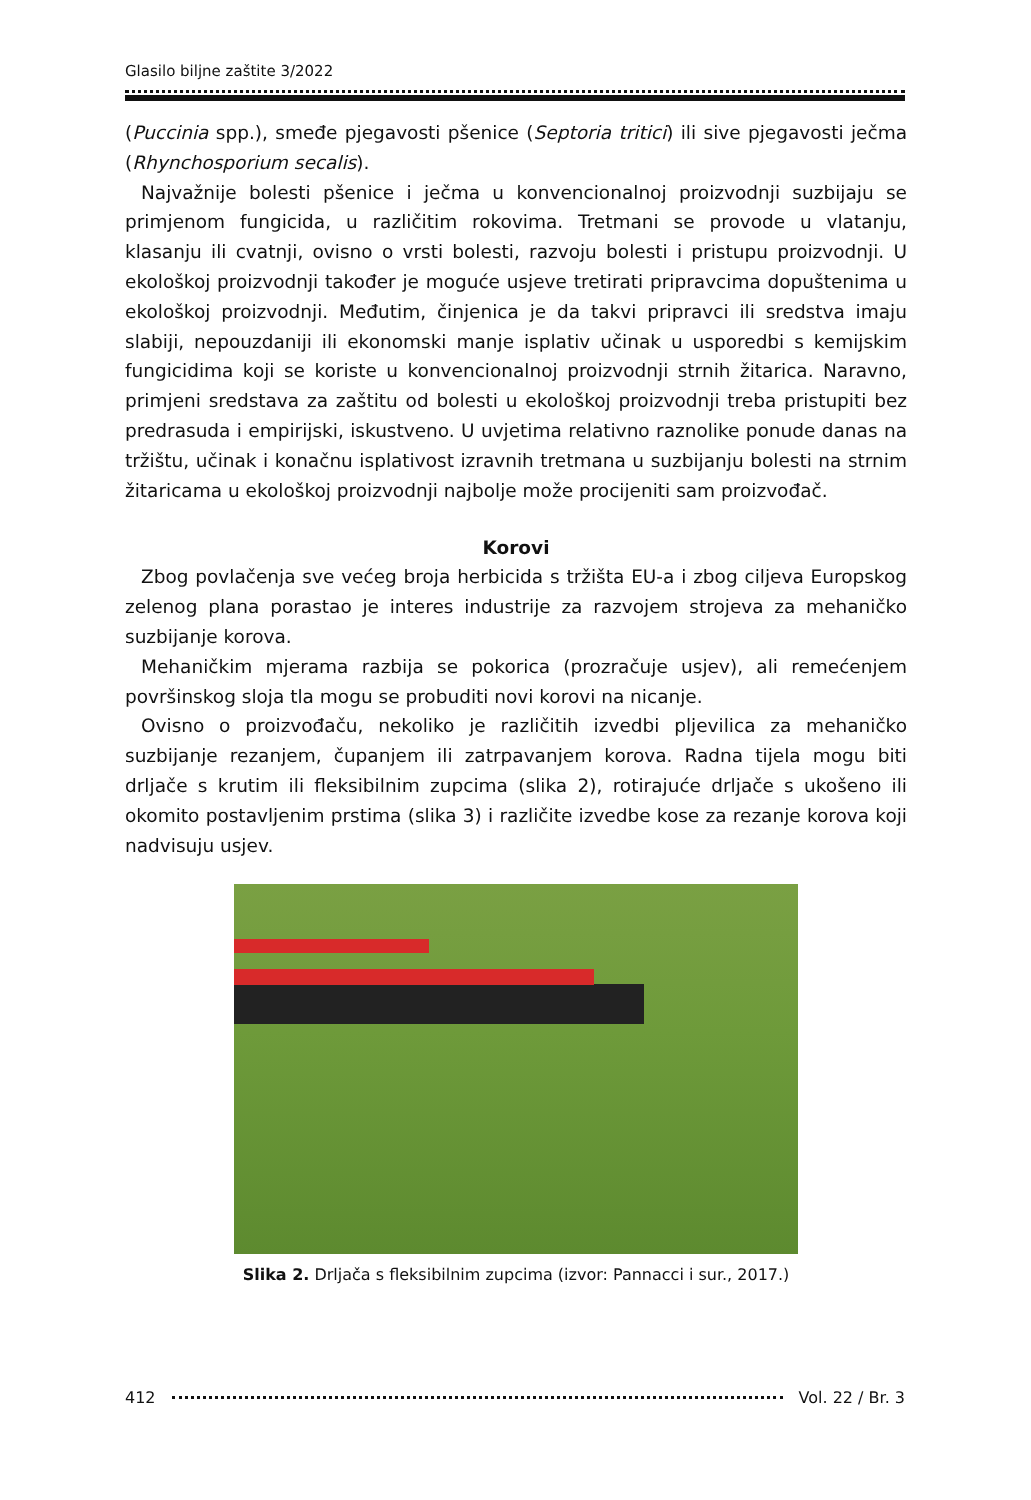Glasilo biljne zaštite 3/2022
(Puccinia spp.), smeđe pjegavosti pšenice (Septoria tritici) ili sive pjegavosti ječma (Rhynchosporium secalis).
Najvažnije bolesti pšenice i ječma u konvencionalnoj proizvodnji suzbijaju se primjenom fungicida, u različitim rokovima. Tretmani se provode u vlatanju, klasanju ili cvatnji, ovisno o vrsti bolesti, razvoju bolesti i pristupu proizvodnji. U ekološkoj proizvodnji također je moguće usjeve tretirati pripravcima dopuštenima u ekološkoj proizvodnji. Međutim, činjenica je da takvi pripravci ili sredstva imaju slabiji, nepouzdaniji ili ekonomski manje isplativ učinak u usporedbi s kemijskim fungicidima koji se koriste u konvencionalnoj proizvodnji strnih žitarica. Naravno, primjeni sredstava za zaštitu od bolesti u ekološkoj proizvodnji treba pristupiti bez predrasuda i empirijski, iskustveno. U uvjetima relativno raznolike ponude danas na tržištu, učinak i konačnu isplativost izravnih tretmana u suzbijanju bolesti na strnim žitaricama u ekološkoj proizvodnji najbolje može procijeniti sam proizvođač.
Korovi
Zbog povlačenja sve većeg broja herbicida s tržišta EU-a i zbog ciljeva Europskog zelenog plana porastao je interes industrije za razvojem strojeva za mehaničko suzbijanje korova.
Mehaničkim mjerama razbija se pokorica (prozračuje usjev), ali remećenjem površinskog sloja tla mogu se probuditi novi korovi na nicanje.
Ovisno o proizvođaču, nekoliko je različitih izvedbi pljevilica za mehaničko suzbijanje rezanjem, čupanjem ili zatrpavanjem korova. Radna tijela mogu biti drljače s krutim ili fleksibilnim zupcima (slika 2), rotirajuće drljače s ukošeno ili okomito postavljenim prstima (slika 3) i različite izvedbe kose za rezanje korova koji nadvisuju usjev.
Slika 2. Drljača s fleksibilnim zupcima (izvor: Pannacci i sur., 2017.)
412 Vol. 22 / Br. 3